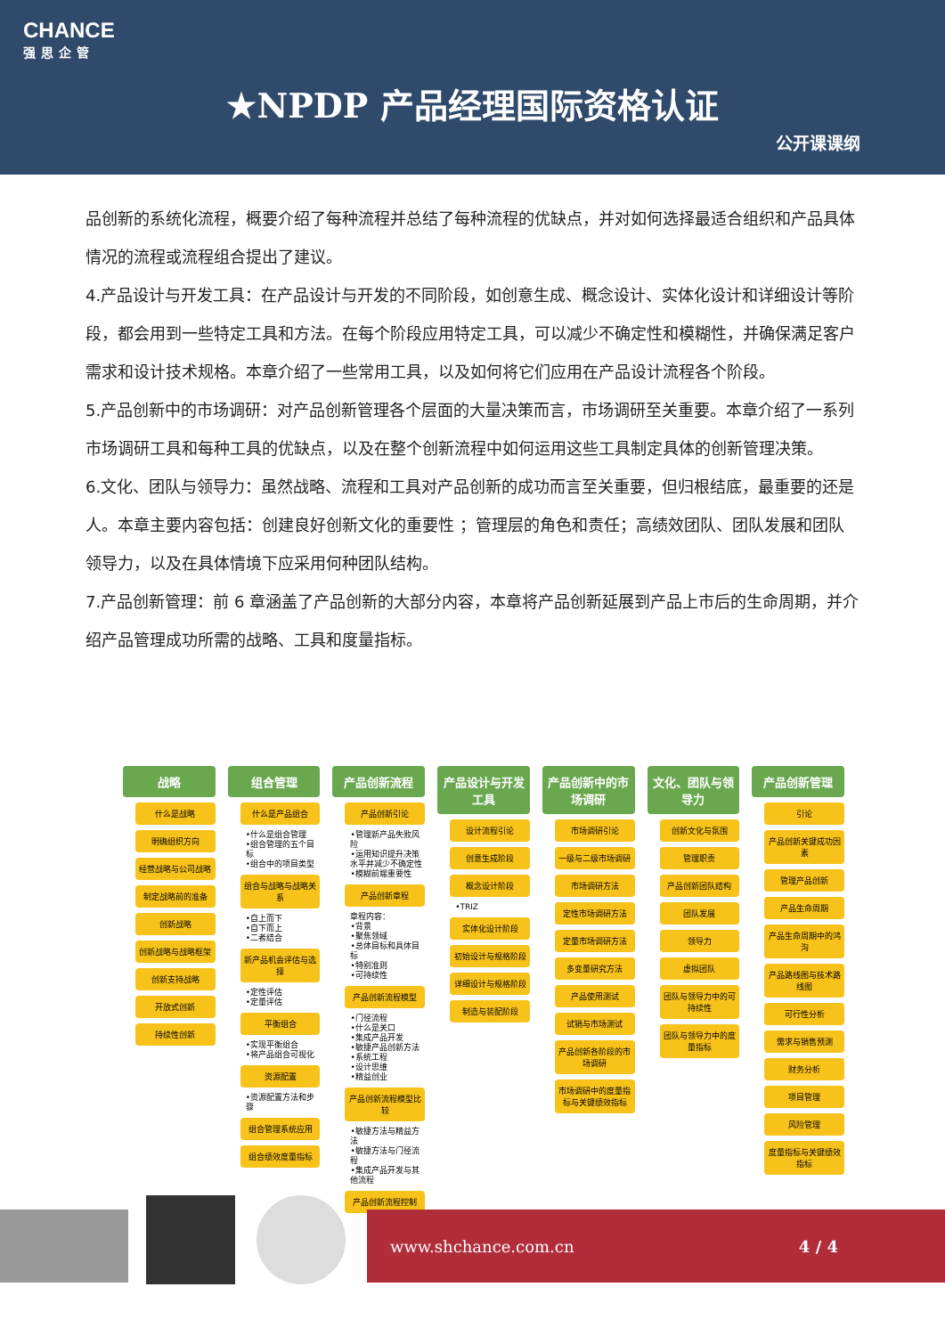CHANCE
强思企管
★NPDP 产品经理国际资格认证
公开课课纲
品创新的系统化流程，概要介绍了每种流程并总结了每种流程的优缺点，并对如何选择最适合组织和产品具体情况的流程或流程组合提出了建议。
4.产品设计与开发工具：在产品设计与开发的不同阶段，如创意生成、概念设计、实体化设计和详细设计等阶段，都会用到一些特定工具和方法。在每个阶段应用特定工具，可以减少不确定性和模糊性，并确保满足客户需求和设计技术规格。本章介绍了一些常用工具，以及如何将它们应用在产品设计流程各个阶段。
5.产品创新中的市场调研：对产品创新管理各个层面的大量决策而言，市场调研至关重要。本章介绍了一系列市场调研工具和每种工具的优缺点，以及在整个创新流程中如何运用这些工具制定具体的创新管理决策。
6.文化、团队与领导力：虽然战略、流程和工具对产品创新的成功而言至关重要，但归根结底，最重要的还是人。本章主要内容包括：创建良好创新文化的重要性 ；管理层的角色和责任；高绩效团队、团队发展和团队领导力，以及在具体情境下应采用何种团队结构。
7.产品创新管理：前 6 章涵盖了产品创新的大部分内容，本章将产品创新延展到产品上市后的生命周期，并介绍产品管理成功所需的战略、工具和度量指标。
战略
什么是战略
明确组织方向
经营战略与公司战略
制定战略前的准备
创新战略
创新战略与战略框架
创新支持战略
开放式创新
持续性创新
组合管理
什么是产品组合
•什么是组合管理
•组合管理的五个目标
•组合中的项目类型
组合与战略与战略关系
•自上而下
•自下而上
•二者结合
新产品机会评估与选择
•定性评估
•定量评估
平衡组合
•实现平衡组合
•将产品组合可视化
资源配置
•资源配置方法和步骤
组合管理系统应用
组合绩效度量指标
产品创新流程
产品创新引论
•管理新产品失败风险
•运用知识提升决策水平并减少不确定性
•模糊前端重要性
产品创新章程
章程内容：
•背景
•聚焦领域
•总体目标和具体目标
•特别准则
•可持续性
产品创新流程模型
•门径流程
•什么是关口
•集成产品开发
•敏捷产品创新方法
•系统工程
•设计思维
•精益创业
产品创新流程模型比较
•敏捷方法与精益方法
•敏捷方法与门径流程
•集成产品开发与其他流程
产品创新流程控制
产品设计与开发工具
设计流程引论
创意生成阶段
概念设计阶段
•TRIZ
实体化设计阶段
初始设计与规格阶段
详细设计与规格阶段
制造与装配阶段
产品创新中的市场调研
市场调研引论
一级与二级市场调研
市场调研方法
定性市场调研方法
定量市场调研方法
多变量研究方法
产品使用测试
试销与市场测试
产品创新各阶段的市场调研
市场调研中的度量指标与关键绩效指标
文化、团队与领导力
创新文化与氛围
管理职责
产品创新团队结构
团队发展
领导力
虚拟团队
团队与领导力中的可持续性
团队与领导力中的度量指标
产品创新管理
引论
产品创新关键成功因素
管理产品创新
产品生命周期
产品生命周期中的鸿沟
产品路线图与技术路线图
可行性分析
需求与销售预测
财务分析
项目管理
风险管理
度量指标与关键绩效指标
www.shchance.com.cn 4 / 4